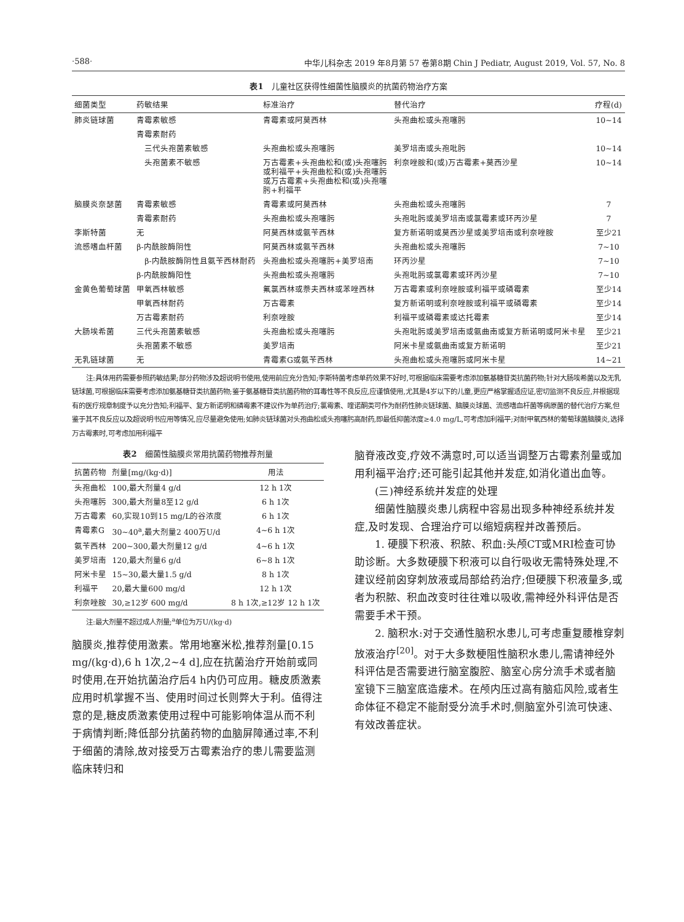·588· 中华儿科杂志 2019 年8月第 57 卷第8期 Chin J Pediatr, August 2019, Vol. 57, No. 8
表1　儿童社区获得性细菌性脑膜炎的抗菌药物治疗方案
| 细菌类型 | 药敏结果 | 标准治疗 | 替代治疗 | 疗程(d) |
| --- | --- | --- | --- | --- |
| 肺炎链球菌 | 青霉素敏感 | 青霉素或阿莫西林 | 头孢曲松或头孢噻肟 | 10~14 |
| | 青霉素耐药 | | | |
| | 三代头孢菌素敏感 | 头孢曲松或头孢噻肟 | 美罗培南或头孢吡肟 | 10~14 |
| | 头孢菌素不敏感 | 万古霉素+头孢曲松和(或)头孢噻肟或利福平+头孢曲松和(或)头孢噻肟或万古霉素+头孢曲松和(或)头孢噻肟+利福平 | 利奈唑胺和(或)万古霉素+莫西沙星 | 10~14 |
| 脑膜炎奈瑟菌 | 青霉素敏感 | 青霉素或阿莫西林 | 头孢曲松或头孢噻肟 | 7 |
| | 青霉素耐药 | 头孢曲松或头孢噻肟 | 头孢吡肟或美罗培南或氯霉素或环丙沙星 | 7 |
| 李斯特菌 | 无 | 阿莫西林或氨苄西林 | 复方新诺明或莫西沙星或美罗培南或利奈唑胺 | 至少21 |
| 流感嗜血杆菌 | β-内酰胺酶阴性 | 阿莫西林或氨苄西林 | 头孢曲松或头孢噻肟 | 7~10 |
| | β-内酰胺酶阴性且氨苄西林耐药 | 头孢曲松或头孢噻肟+美罗培南 | 环丙沙星 | 7~10 |
| | β-内酰胺酶阳性 | 头孢曲松或头孢噻肟 | 头孢吡肟或氯霉素或环丙沙星 | 7~10 |
| 金黄色葡萄球菌 | 甲氧西林敏感 | 氟氯西林或萘夫西林或苯唑西林 | 万古霉素或利奈唑胺或利福平或磷霉素 | 至少14 |
| | 甲氧西林耐药 | 万古霉素 | 复方新诺明或利奈唑胺或利福平或磷霉素 | 至少14 |
| | 万古霉素耐药 | 利奈唑胺 | 利福平或磷霉素或达托霉素 | 至少14 |
| 大肠埃希菌 | 三代头孢菌素敏感 | 头孢曲松或头孢噻肟 | 头孢吡肟或美罗培南或氨曲南或复方新诺明或阿米卡星 | 至少21 |
| | 头孢菌素不敏感 | 美罗培南 | 阿米卡星或氨曲南或复方新诺明 | 至少21 |
| 无乳链球菌 | 无 | 青霉素G或氨苄西林 | 头孢曲松或头孢噻肟或阿米卡星 | 14~21 |
注:具体用药需要参照药敏结果;部分药物涉及超说明书使用,使用前应充分告知;李斯特菌考虑单药效果不好时,可根据临床需要考虑添加氨基糖苷类抗菌药物;针对大肠埃希菌以及无乳链球菌,可根据临床需要考虑添加氨基糖苷类抗菌药物;鉴于氨基糖苷类抗菌药物的耳毒性等不良反应,应谨慎使用,尤其是4岁以下的儿童,更应严格掌握适应证,密切监测不良反应,并根据现有的医疗规章制度予以充分告知;利福平、复方新诺明和磷霉素不建议作为单药治疗;氯霉素、喹诺酮类可作为耐药性肺炎链球菌、脑膜炎球菌、流感嗜血杆菌等病原菌的替代治疗方案,但鉴于其不良反应以及超说明书应用等情况,应尽量避免使用;如肺炎链球菌对头孢曲松或头孢噻肟高耐药,即最低抑菌浓度≥4.0 mg/L,可考虑加利福平;对耐甲氧西林的葡萄球菌脑膜炎,选择万古霉素时,可考虑加用利福平
表2　细菌性脑膜炎常用抗菌药物推荐剂量
| 抗菌药物 | 剂量[mg/(kg·d)] | 用法 |
| --- | --- | --- |
| 头孢曲松 | 100,最大剂量4 g/d | 12 h 1次 |
| 头孢噻肟 | 300,最大剂量8至12 g/d | 6 h 1次 |
| 万古霉素 | 60,实现10到15 mg/L的谷浓度 | 6 h 1次 |
| 青霉素G | 30~40<sup>a</sup>,最大剂量2 400万U/d | 4~6 h 1次 |
| 氨苄西林 | 200~300,最大剂量12 g/d | 4~6 h 1次 |
| 美罗培南 | 120,最大剂量6 g/d | 6~8 h 1次 |
| 阿米卡星 | 15~30,最大量1.5 g/d | 8 h 1次 |
| 利福平 | 20,最大量600 mg/d | 12 h 1次 |
| 利奈唑胺 | 30,≥12岁 600 mg/d | 8 h 1次,≥12岁 12 h 1次 |
注:最大剂量不超过成人剂量;<sup>a</sup>单位为万U/(kg·d)
脑膜炎,推荐使用激素。常用地塞米松,推荐剂量[0.15 mg/(kg·d),6 h 1次,2~4 d],应在抗菌治疗开始前或同时使用,在开始抗菌治疗后4 h内仍可应用。糖皮质激素应用时机掌握不当、使用时间过长则弊大于利。值得注意的是,糖皮质激素使用过程中可能影响体温从而不利于病情判断;降低部分抗菌药物的血脑屏障通过率,不利于细菌的清除,故对接受万古霉素治疗的患儿需要监测临床转归和
脑脊液改变,疗效不满意时,可以适当调整万古霉素剂量或加用利福平治疗;还可能引起其他并发症,如消化道出血等。
(三)神经系统并发症的处理
细菌性脑膜炎患儿病程中容易出现多种神经系统并发症,及时发现、合理治疗可以缩短病程并改善预后。
1. 硬膜下积液、积脓、积血:头颅CT或MRI检查可协助诊断。大多数硬膜下积液可以自行吸收无需特殊处理,不建议经前囟穿刺放液或局部给药治疗;但硬膜下积液量多,或者为积脓、积血改变时往往难以吸收,需神经外科评估是否需要手术干预。
2. 脑积水:对于交通性脑积水患儿,可考虑重复腰椎穿刺放液治疗<sup>[20]</sup>。对于大多数梗阻性脑积水患儿,需请神经外科评估是否需要进行脑室腹腔、脑室心房分流手术或者脑室镜下三脑室底造瘘术。在颅内压过高有脑疝风险,或者生命体征不稳定不能耐受分流手术时,侧脑室外引流可快速、有效改善症状。